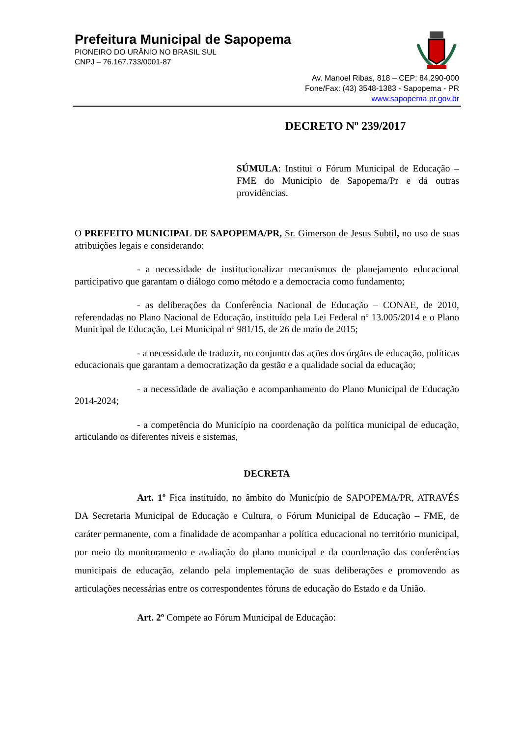Prefeitura Municipal de Sapopema
PIONEIRO DO URÂNIO NO BRASIL SUL
CNPJ – 76.167.733/0001-87
Av. Manoel Ribas, 818 – CEP: 84.290-000
Fone/Fax: (43) 3548-1383 - Sapopema - PR
www.sapopema.pr.gov.br
DECRETO Nº 239/2017
SÚMULA: Institui o Fórum Municipal de Educação – FME do Município de Sapopema/Pr e dá outras providências.
O PREFEITO MUNICIPAL DE SAPOPEMA/PR, Sr. Gimerson de Jesus Subtil, no uso de suas atribuições legais e considerando:
- a necessidade de institucionalizar mecanismos de planejamento educacional participativo que garantam o diálogo como método e a democracia como fundamento;
- as deliberações da Conferência Nacional de Educação – CONAE, de 2010, referendadas no Plano Nacional de Educação, instituído pela Lei Federal nº 13.005/2014 e o Plano Municipal de Educação, Lei Municipal nº 981/15, de 26 de maio de 2015;
- a necessidade de traduzir, no conjunto das ações dos órgãos de educação, políticas educacionais que garantam a democratização da gestão e a qualidade social da educação;
- a necessidade de avaliação e acompanhamento do Plano Municipal de Educação 2014-2024;
- a competência do Município na coordenação da política municipal de educação, articulando os diferentes níveis e sistemas,
DECRETA
Art. 1º Fica instituído, no âmbito do Município de SAPOPEMA/PR, ATRAVÉS DA Secretaria Municipal de Educação e Cultura, o Fórum Municipal de Educação – FME, de caráter permanente, com a finalidade de acompanhar a política educacional no território municipal, por meio do monitoramento e avaliação do plano municipal e da coordenação das conferências municipais de educação, zelando pela implementação de suas deliberações e promovendo as articulações necessárias entre os correspondentes fóruns de educação do Estado e da União.
Art. 2º Compete ao Fórum Municipal de Educação: